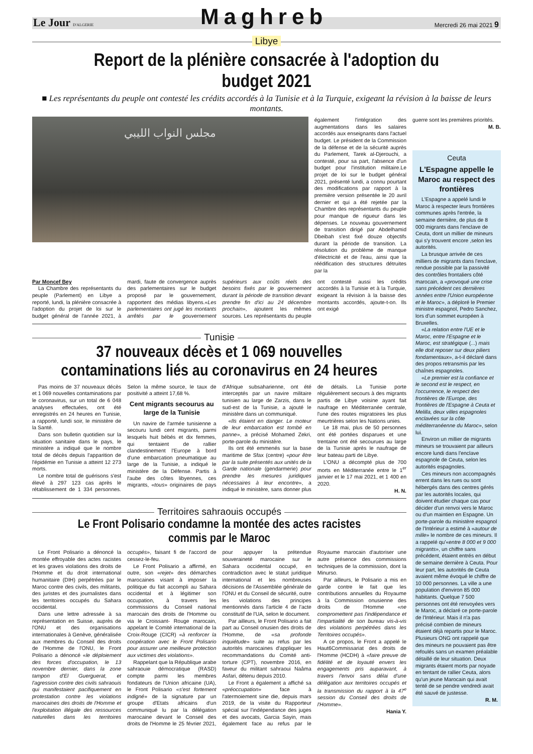Le Jour D'ALGERIE
Maghreb
Mercredi 26 mai 2021 9
Libye
Report de la plénière consacrée à l'adoption du budget 2021
■ Les représentants du peuple ont contesté les crédits accordés à la Tunisie et à la Turquie, exigeant la révision à la baisse de leurs montants.
مجلس النواب الليبي
également l'intégration des augmentations dans les salaires accordés aux enseignants dans l'actuel budget. Le président de la Commission de la défense et de la sécurité auprès du Parlement, Tarek al-Djerouchi, a contesté, pour sa part, l'absence d'un budget pour l'institution militaire.Le projet de loi sur le budget général 2021, présenté lundi, a connu pourtant des modifications par rapport à la première version présentée le 20 avril dernier et qui a été rejetée par la Chambre des représentants du peuple pour manque de rigueur dans les dépenses. Le nouveau gouvernement de transition dirigé par Abdelhamid Dbeibah s'est fixé douze objectifs durant la période de transition. La résolution du problème de manque d'électricité et de l'eau, ainsi que la réédification des structures détruites par la
Par Moncef Bey
La Chambre des représentants du peuple (Parlement) en Libye a reporté, lundi, la plénière consacrée à l'adoption du projet de loi sur le budget général de l'année 2021, à mardi, faute de convergence auprès des parlementaires sur le budget proposé par le gouvernement, rapportent des médias libyens.«Les parlementaires ont jugé les montants arrêtés par le gouvernement supérieurs aux coûts réels des besoins fixés par le gouvernement durant la période de transition devant prendre fin d'ici au 24 décembre prochain», ajoutent les mêmes sources. Les représentants du peuple ont contesté aussi les crédits accordés à la Tunisie et à la Turquie, exigeant la révision à la baisse des montants accordés, ajoute-t-on. Ils ont exigé
Tunisie
37 nouveaux décès et 1 069 nouvelles contaminations liés au coronavirus en 24 heures
Pas moins de 37 nouveaux décès et 1 069 nouvelles contaminations par le coronavirus, sur un total de 6 048 analyses effectuées, ont été enregistrés en 24 heures en Tunisie, a rapporté, lundi soir, le ministère de la Santé.
Dans son bulletin quotidien sur la situation sanitaire dans le pays, le ministère a indiqué que le nombre total de décès depuis l'apparition de l'épidémie en Tunisie a atteint 12 273 morts.
Le nombre total de guérisons s'est élevé à 297 123 cas après le rétablissement de 1 334 personnes. Selon la même source, le taux de positivité a atteint 17,68 %.
Cent migrants secourus au large de la Tunisie
Un navire de l'armée tunisienne a secouru lundi cent migrants, parmi lesquels huit bébés et dix femmes, qui tentaient de rallier clandestinement l'Europe à bord d'une embarcation pneumatique au large de la Tunisie, a indiqué le ministère de la Défense. Partis à l'aube des côtes libyennes, ces migrants, «tous» originaires de pays d'Afrique subsaharienne, ont été interceptés par un navire militaire tunisien au large de Zarzis, dans le sud-est de la Tunisie, a ajouté le ministère dans un communiqué.
«Ils étaient en danger. Le moteur de leur embarcation est tombé en panne», a précisé Mohamed Zekri, porte-parole du ministère.
Ils ont été emmenés sur la base maritime de Sfax (centre) «pour être par la suite présentés aux unités de la Garde nationale (gendarmerie) pour prendre les mesures juridiques nécessaires à leur encontre», a indiqué le ministère, sans donner plus de détails. La Tunisie porte régulièrement secours à des migrants partis de Libye voisine ayant fait naufrage en Méditerranée centrale, l'une des routes migratoires les plus meurtrières selon les Nations unies.
Le 18 mai, plus de 50 personnes ont été portées disparues et une trentaine ont été secourues au large de la Tunisie après le naufrage de leur bateau parti de Libye.
L'ONU a décompté plus de 700 morts en Méditerranée entre le 1<sup>er</sup> janvier et le 17 mai 2021, et 1 400 en 2020.
H. N.
Territoires sahraouis occupés
Le Front Polisario condamne la montée des actes racistes commis par le Maroc
Le Front Polisario a dénoncé la montée effroyable des actes racistes et les graves violations des droits de l'Homme et du droit international humanitaire (DIH) perpétrées par le Maroc contre des civils, des militants, des juristes et des journalistes dans les territoires occupés du Sahara occidental.
Dans une lettre adressée à sa représentation en Suisse, auprès de l'ONU et des organisations internationales à Genève, généralisée aux membres du Conseil des droits de l'Homme de l'ONU, le Front Polisario a dénoncé «le déploiement des forces d'occupation, le 13 novembre dernier, dans la zone tampon d'El Guerguerat, et l'agression contre des civils sahraouis qui manifestaient pacifiquement en protestation contre les violations marocaines des droits de l'Homme et l'exploitation illégale des ressources naturelles dans les territoires occupés», faisant fi de l'accord de cessez-le-feu.
Le Front Polisario a affirmé, en outre, son «rejet» des démarches marocaines visant à imposer la politique du fait accompli au Sahara occidental et à légitimer son occupation, à travers les commissions du Conseil national marocain des droits de l'Homme ou via le Croissant- Rouge marocain, appelant le Comité international de la Croix-Rouge (CICR) «à renforcer la coopération avec le Front Polisario pour assurer une meilleure protection aux victimes des violations».
Rappelant que la République arabe sahraouie démocratique (RASD) compte parmi les membres fondateurs de l'Union africaine (UA), le Front Polisario «s'est fortement indigné» de la signature par un groupe d'Etats africains d'un communiqué lu par la délégation marocaine devant le Conseil des droits de l'Homme le 25 février 2021, pour appuyer la prétendue souveraineté marocaine sur le Sahara occidental occupé, en contradiction avec le statut juridique international et les nombreuses décisions de l'Assemblée générale de l'ONU et du Conseil de sécurité, outre les violations des principes mentionnés dans l'article 4 de l'acte constitutif de l'UA, selon le document.
Par ailleurs, le Front Polisario a fait part au Conseil onusien des droits de l'Homme, de «sa profonde inquiétude» suite au refus par les autorités marocaines d'appliquer les recommandations du Comité anti-torture (CPT), novembre 2016, en faveur du militant sahraoui Naâma Asfari, détenu depuis 2010.
Le Front a également a affiché sa «préoccupation» face à l'atermoiement sine die, depuis mars 2019, de la visite du Rapporteur spécial sur l'indépendance des juges et des avocats, Garcia Sayin, mais également face au refus par le Royaume marocain d'autoriser une autre présence des commissions techniques de la commission, dont la Minurso.
Par ailleurs, le Polisario a mis en garde contre le fait que les contributions annuelles du Royaume à la Commission onusienne des droits de l'Homme «ne compromettent pas l'indépendance et l'impartialité de son bureau vis-à-vis des violations perpétrées dans les Territoires occupés».
A ce propos, le Front a appelé le Haut6Commissariat des droits de l'Homme (HCDH) à «faire preuve de fidélité et de loyauté envers les engagements pris auparavant, à travers l'envoi sans délai d'une délégation aux territoires occupés et la transmission du rapport à la 47<sup>e</sup> session du Conseil des droits de l'Homme».
Hania Y.
guerre sont les premières priorités.
M. B.
Ceuta
L'Espagne appelle le Maroc au respect des frontières
L'Espagne a appelé lundi le Maroc à respecter leurs frontières communes après l'entrée, la semaine dernière, de plus de 8 000 migrants dans l'enclave de Ceuta, dont un millier de mineurs qui s'y trouvent encore ,selon les autorités.
La brusque arrivée de ces milliers de migrants dans l'enclave, rendue possible par la passivité des contrôles frontaliers côté marocain, a «provoqué une crise sans précédent ces dernières années entre l'Union européenne et le Maroc», a déploré le Premier ministre espagnol, Pedro Sanchez, lors d'un sommet européen à Bruxelles.
«La relation entre l'UE et le Maroc, entre l'Espagne et le Maroc, est stratégique (...) mais elle doit reposer sur deux piliers fondamentaux», a-t-il déclaré dans des propos retransmis par les chaînes espagnoles.
«Le premier est la confiance et le second est le respect, en l'occurrence, le respect des frontières de l'Europe, des frontières de l'Espagne à Ceuta et Melilla, deux villes espagnoles enclavées sur la côte méditerranéenne du Maroc», selon lui.
Environ un millier de migrants mineurs se trouvaient par ailleurs encore lundi dans l'enclave espagnole de Ceuta, selon les autorités espagnoles.
Ces mineurs non accompagnés errent dans les rues ou sont hébergés dans des centres gérés par les autorités locales, qui doivent étudier chaque cas pour décider d'un renvoi vers le Maroc ou d'un maintien en Espagne. Un porte-parole du ministère espagnol de l'Intérieur a estimé à «autour de mille» le nombre de ces mineurs. Il a rappelé qu'«entre 8 000 et 9 000 migrants», un chiffre sans précédent, étaient entrés en début de semaine dernière à Ceuta. Pour leur part, les autorités de Ceuta avaient même évoqué le chiffre de 10 000 personnes. La ville a une population d'environ 85 000 habitants. Quelque 7 500 personnes ont été renvoyées vers le Maroc, a déclaré ce porte-parole de l'Intérieur. Mais il n'a pas précisé combien de mineurs étaient déjà repartis pour le Maroc. Plusieurs ONG ont rappelé que des mineurs ne pouvaient pas être refoulés sans un examen préalable détaillé de leur situation. Deux migrants étaient morts par noyade en tentant de rallier Ceuta, alors qu'un jeune Marocain qui avait tenté de se pendre vendredi avait été sauvé de justesse.
R. M.